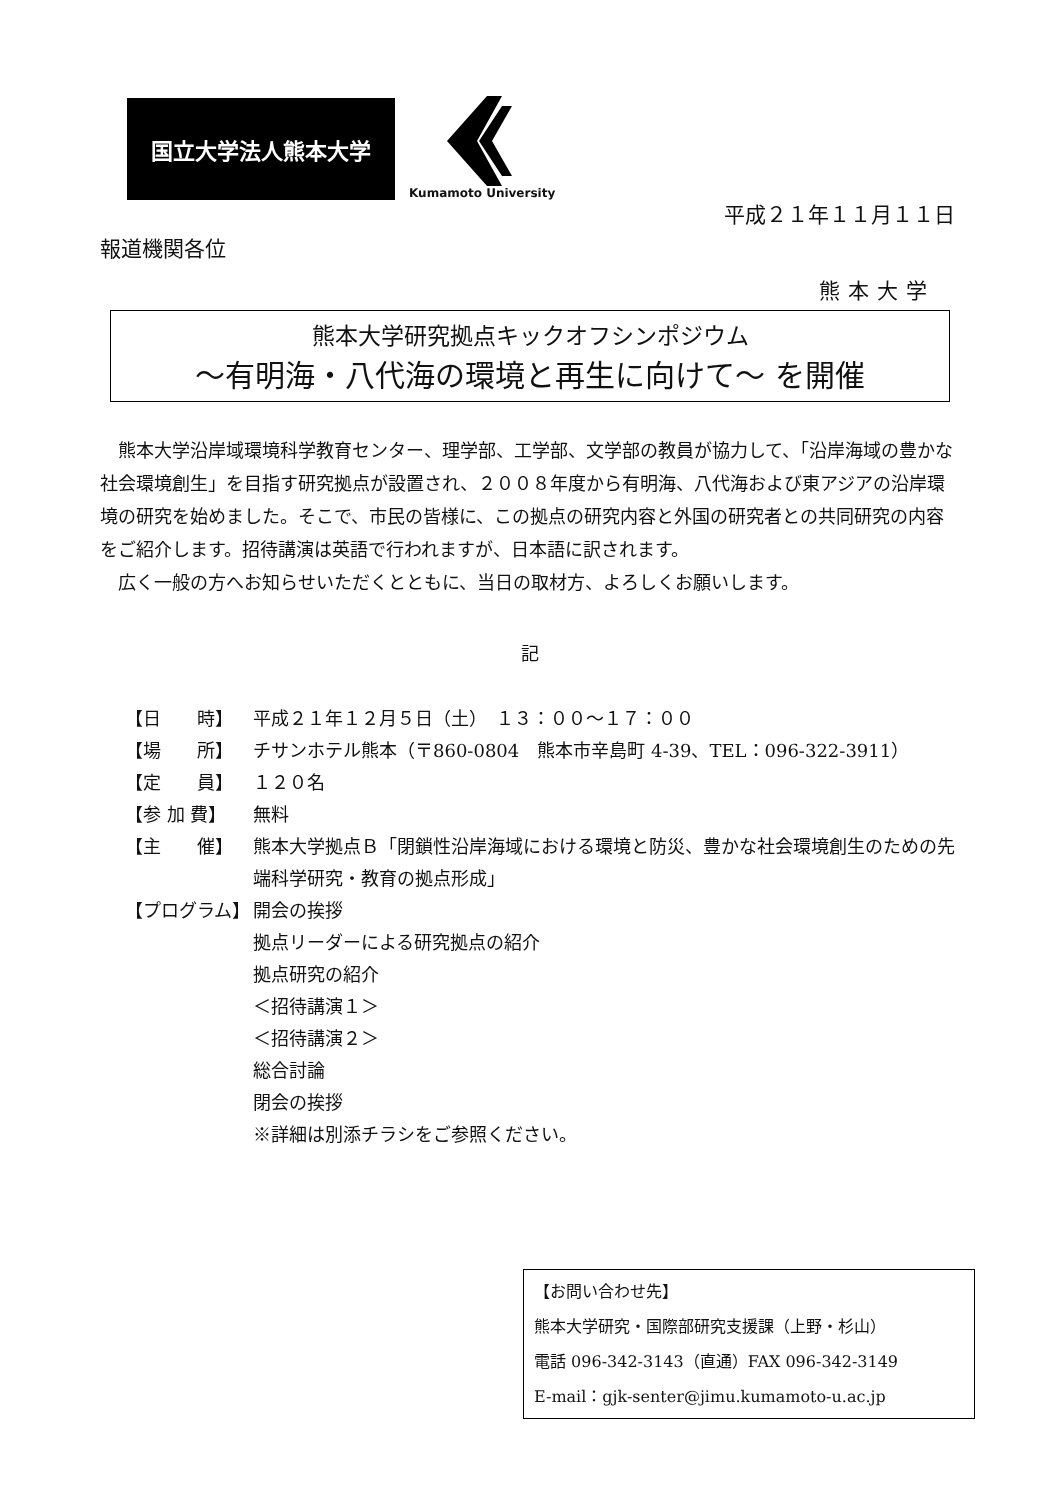国立大学法人熊本大学
Kumamoto University
平成２１年１１月１１日
報道機関各位
熊本大学
熊本大学研究拠点キックオフシンポジウム
～有明海・八代海の環境と再生に向けて～ を開催
熊本大学沿岸域環境科学教育センター、理学部、工学部、文学部の教員が協力して、「沿岸海域の豊かな社会環境創生」を目指す研究拠点が設置され、２００８年度から有明海、八代海および東アジアの沿岸環境の研究を始めました。そこで、市民の皆様に、この拠点の研究内容と外国の研究者との共同研究の内容をご紹介します。招待講演は英語で行われますが、日本語に訳されます。
広く一般の方へお知らせいただくとともに、当日の取材方、よろしくお願いします。
記
【日　　時】 平成２１年１２月５日（土）　１３：００～１７：００
【場　　所】 チサンホテル熊本（〒860-0804　熊本市辛島町 4-39、TEL：096-322-3911）
【定　　員】 １２０名
【参 加 費】 無料
【主　　催】 熊本大学拠点Ｂ「閉鎖性沿岸海域における環境と防災、豊かな社会環境創生のための先端科学研究・教育の拠点形成」
【プログラム】 開会の挨拶
拠点リーダーによる研究拠点の紹介
拠点研究の紹介
＜招待講演１＞
＜招待講演２＞
総合討論
閉会の挨拶
※詳細は別添チラシをご参照ください。
【お問い合わせ先】
熊本大学研究・国際部研究支援課（上野・杉山）
電話 096-342-3143（直通）FAX 096-342-3149
E-mail：gjk-senter@jimu.kumamoto-u.ac.jp